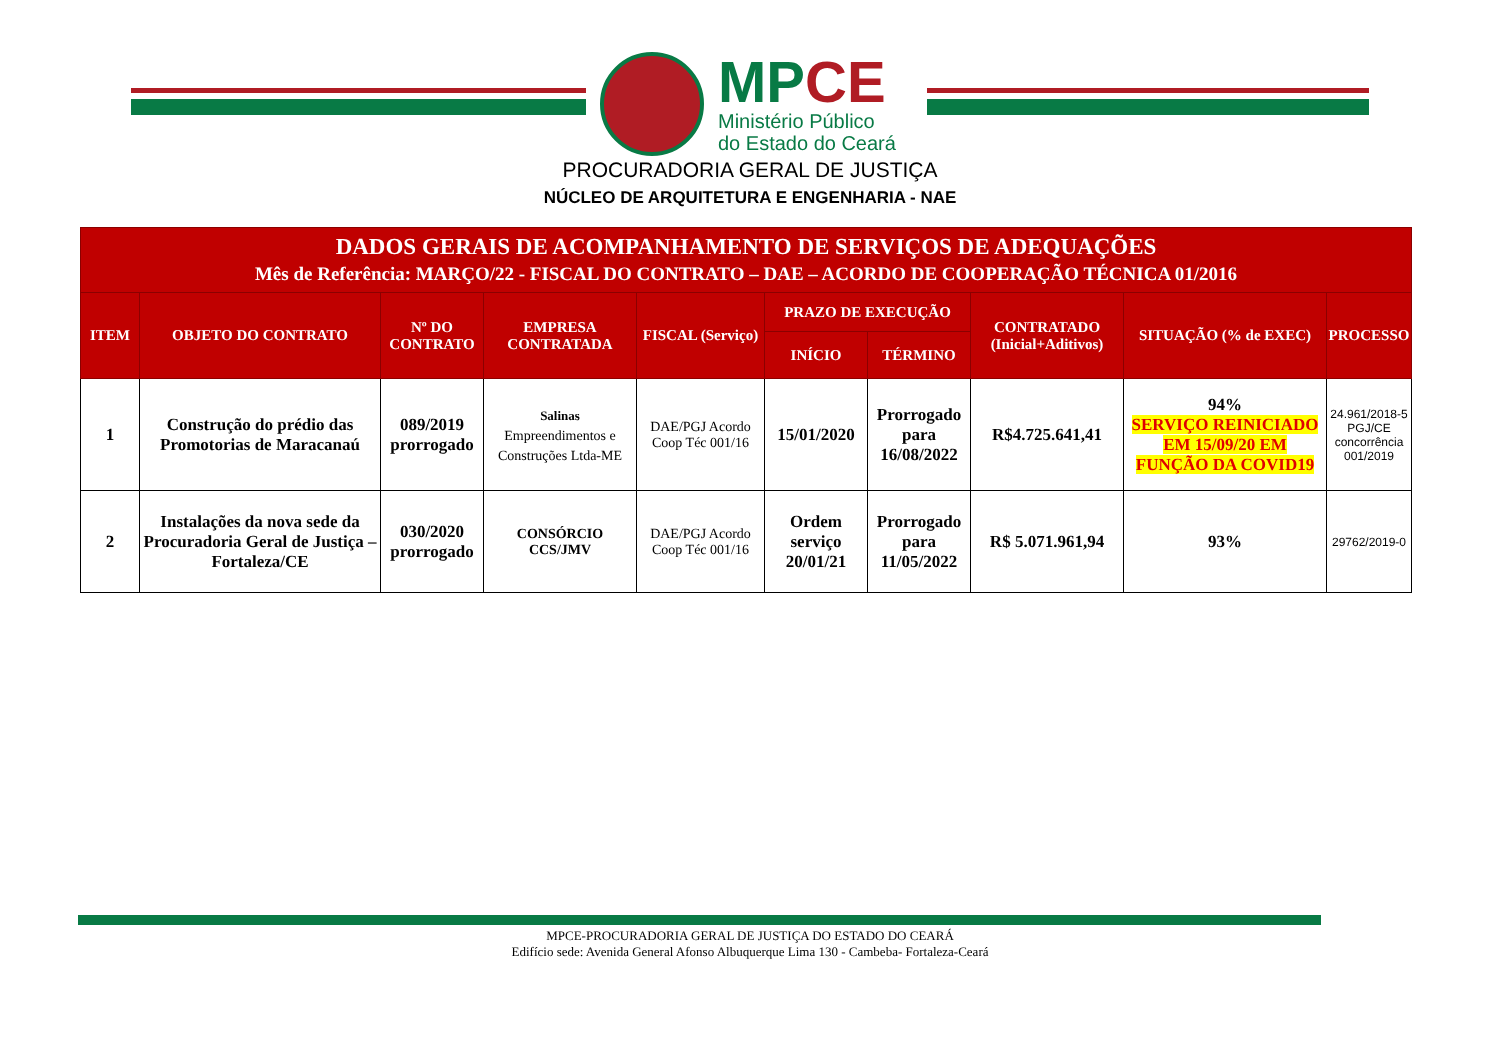MPCE
Ministério Público
do Estado do Ceará
PROCURADORIA GERAL DE JUSTIÇA
NÚCLEO DE ARQUITETURA E ENGENHARIA - NAE
| DADOS GERAIS DE ACOMPANHAMENTO DE SERVIÇOS DE ADEQUAÇÕES Mês de Referência: MARÇO/22 - FISCAL DO CONTRATO – DAE – ACORDO DE COOPERAÇÃO TÉCNICA 01/2016 | | | | | | | | | |
| --- | --- | --- | --- | --- | --- | --- | --- | --- | --- |
| ITEM | OBJETO DO CONTRATO | Nº DO CONTRATO | EMPRESA CONTRATADA | FISCAL (Serviço) | PRAZO DE EXECUÇÃO | | CONTRATADO (Inicial+Aditivos) | SITUAÇÃO (% de EXEC) | PROCESSO |
| | | | | | INÍCIO | TÉRMINO | | | |
| 1 | Construção do prédio das Promotorias de Maracanaú | 089/2019 prorrogado | Salinas Empreendimentos e Construções Ltda-ME | DAE/PGJ Acordo Coop Téc 001/16 | 15/01/2020 | Prorrogado para 16/08/2022 | R$4.725.641,41 | 94% SERVIÇO REINICIADO EM 15/09/20 EM FUNÇÃO DA COVID19 | 24.961/2018-5 PGJ/CE concorrência 001/2019 |
| 2 | Instalações da nova sede da Procuradoria Geral de Justiça – Fortaleza/CE | 030/2020 prorrogado | CONSÓRCIO CCS/JMV | DAE/PGJ Acordo Coop Téc 001/16 | Ordem serviço 20/01/21 | Prorrogado para 11/05/2022 | R$ 5.071.961,94 | 93% | 29762/2019-0 |
MPCE-PROCURADORIA GERAL DE JUSTIÇA DO ESTADO DO CEARÁ
Edifício sede: Avenida General Afonso Albuquerque Lima 130 - Cambeba- Fortaleza-Ceará